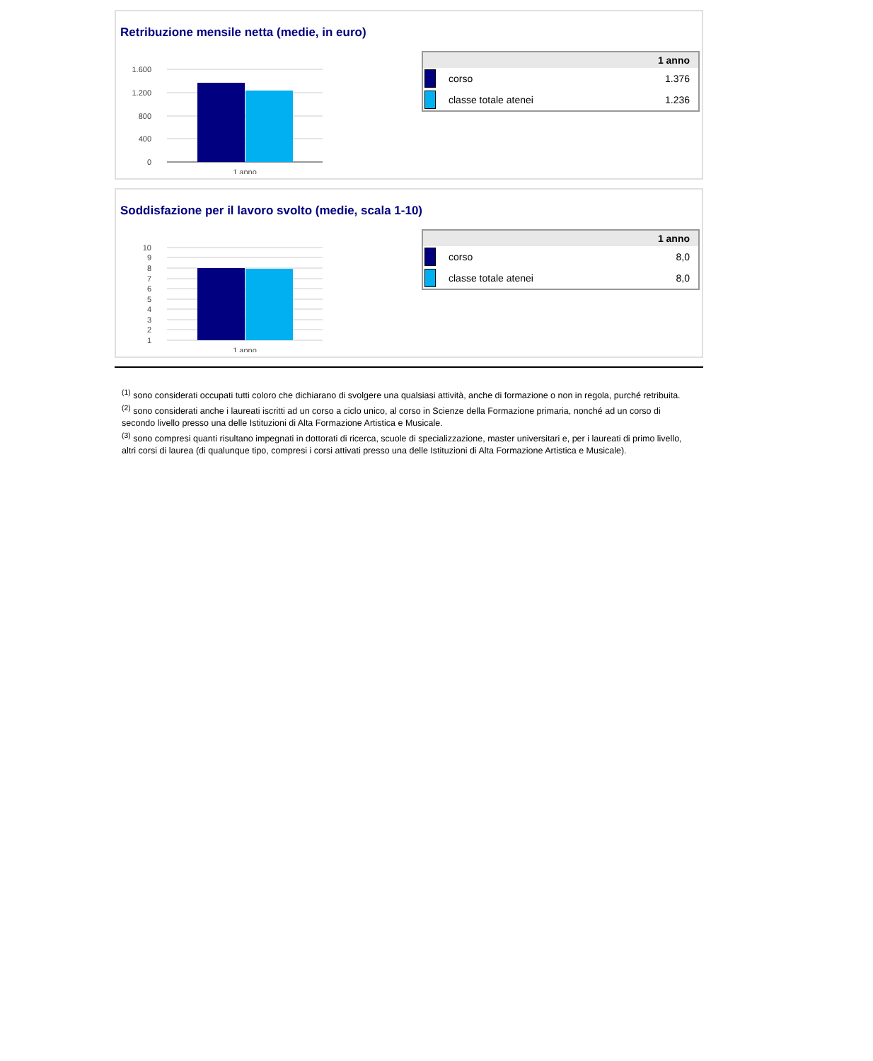Retribuzione mensile netta (medie, in euro)
1.600
1.200
800
400
0
1 anno
| | | 1 anno |
| --- | --- | --- |
| | corso | 1.376 |
| | classe totale atenei | 1.236 |
Soddisfazione per il lavoro svolto (medie, scala 1-10)
10
9
8
7
6
5
4
3
2
1
1 anno
| | | 1 anno |
| --- | --- | --- |
| | corso | 8,0 |
| | classe totale atenei | 8,0 |
<sup>(1)</sup> sono considerati occupati tutti coloro che dichiarano di svolgere una qualsiasi attività, anche di formazione o non in regola, purché retribuita.
<sup>(2)</sup> sono considerati anche i laureati iscritti ad un corso a ciclo unico, al corso in Scienze della Formazione primaria, nonché ad un corso di secondo livello presso una delle Istituzioni di Alta Formazione Artistica e Musicale.
<sup>(3)</sup> sono compresi quanti risultano impegnati in dottorati di ricerca, scuole di specializzazione, master universitari e, per i laureati di primo livello, altri corsi di laurea (di qualunque tipo, compresi i corsi attivati presso una delle Istituzioni di Alta Formazione Artistica e Musicale).